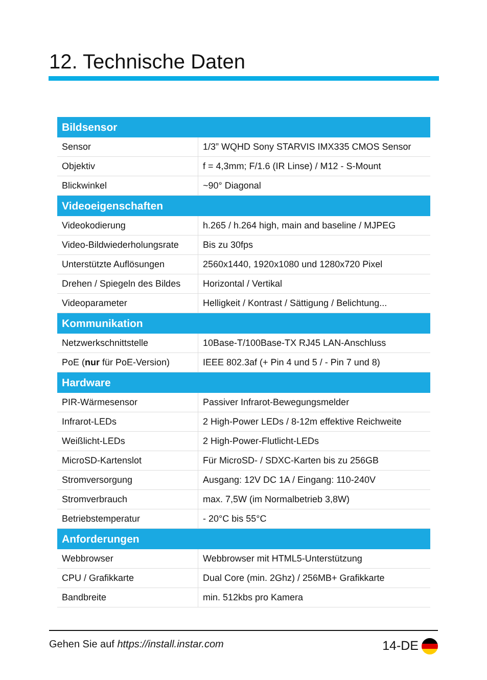12. Technische Daten
| Bildsensor | |
| --- | --- |
| Sensor | 1/3” WQHD Sony STARVIS IMX335 CMOS Sensor |
| Objektiv | f = 4,3mm; F/1.6 (IR Linse) / M12 - S-Mount |
| Blickwinkel | ~90° Diagonal |
| Videoeigenschaften | |
| Videokodierung | h.265 / h.264 high, main and baseline / MJPEG |
| Video-Bildwiederholungsrate | Bis zu 30fps |
| Unterstützte Auflösungen | 2560x1440, 1920x1080 und 1280x720 Pixel |
| Drehen / Spiegeln des Bildes | Horizontal / Vertikal |
| Videoparameter | Helligkeit / Kontrast / Sättigung / Belichtung... |
| Kommunikation | |
| Netzwerkschnittstelle | 10Base-T/100Base-TX RJ45 LAN-Anschluss |
| PoE ( nur für PoE-Version) | IEEE 802.3af (+ Pin 4 und 5 / - Pin 7 und 8) |
| Hardware | |
| PIR-Wärmesensor | Passiver Infrarot-Bewegungsmelder |
| Infrarot-LEDs | 2 High-Power LEDs / 8-12m effektive Reichweite |
| Weißlicht-LEDs | 2 High-Power-Flutlicht-LEDs |
| MicroSD-Kartenslot | Für MicroSD- / SDXC-Karten bis zu 256GB |
| Stromversorgung | Ausgang: 12V DC 1A / Eingang: 110-240V |
| Stromverbrauch | max. 7,5W (im Normalbetrieb 3,8W) |
| Betriebstemperatur | - 20°C bis 55°C |
| Anforderungen | |
| Webbrowser | Webbrowser mit HTML5-Unterstützung |
| CPU / Grafikkarte | Dual Core (min. 2Ghz) / 256MB+ Grafikkarte |
| Bandbreite | min. 512kbs pro Kamera |
Gehen Sie auf https://install.instar.com 14-DE